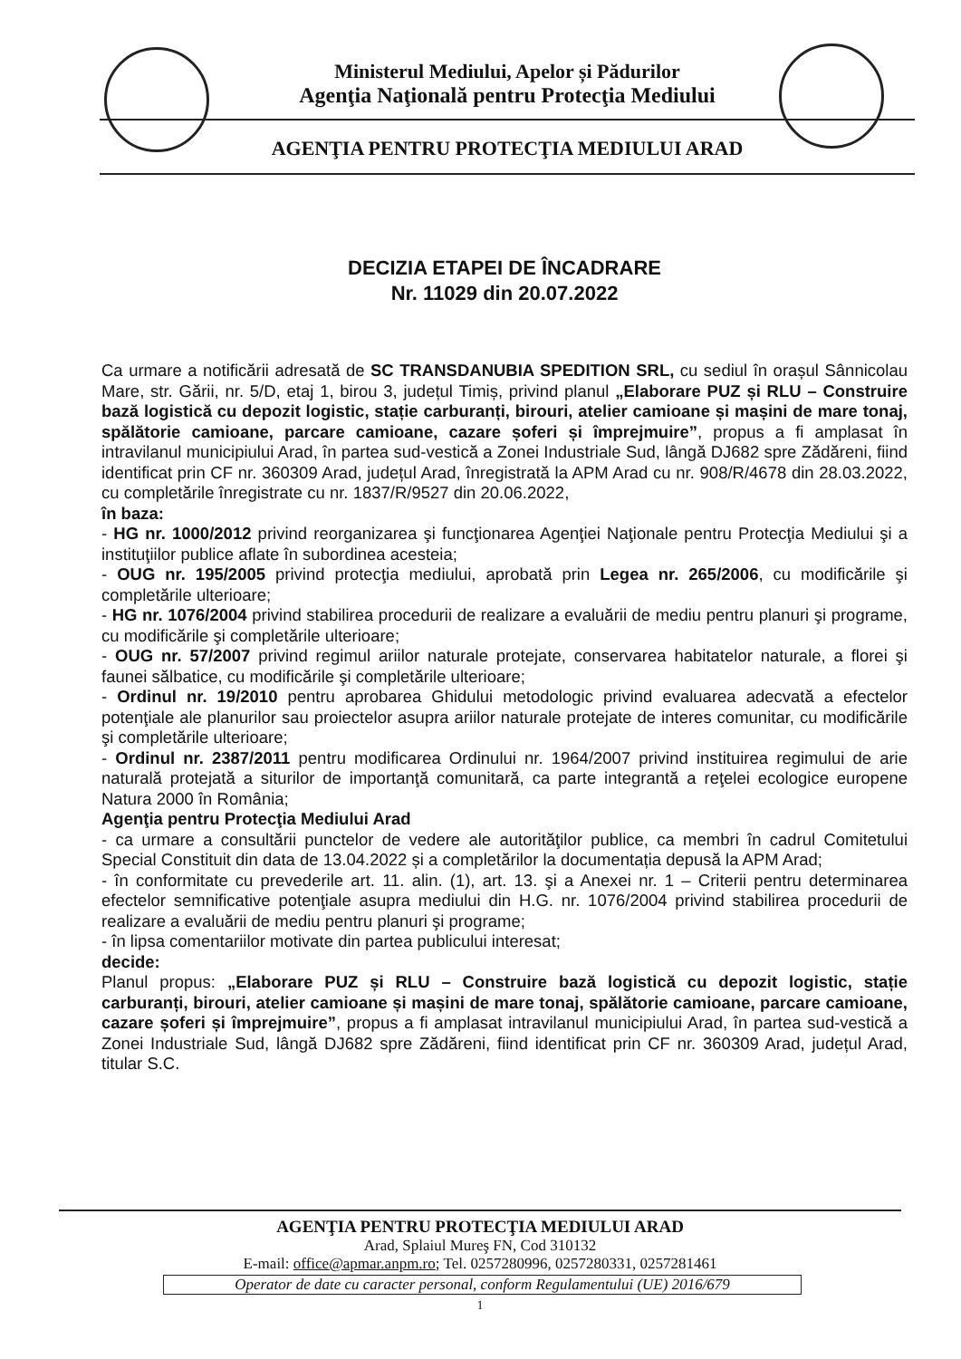Ministerul Mediului, Apelor și Pădurilor
Agenţia Naţională pentru Protecţia Mediului
AGENŢIA PENTRU PROTECŢIA MEDIULUI ARAD
DECIZIA ETAPEI DE ÎNCADRARE
Nr. 11029 din 20.07.2022
Ca urmare a notificării adresată de SC TRANSDANUBIA SPEDITION SRL, cu sediul în orașul Sânnicolau Mare, str. Gării, nr. 5/D, etaj 1, birou 3, județul Timiș, privind planul „Elaborare PUZ și RLU – Construire bază logistică cu depozit logistic, stație carburanți, birouri, atelier camioane și mașini de mare tonaj, spălătorie camioane, parcare camioane, cazare șoferi și împrejmuire”, propus a fi amplasat în intravilanul municipiului Arad, în partea sud-vestică a Zonei Industriale Sud, lângă DJ682 spre Zădăreni, fiind identificat prin CF nr. 360309 Arad, județul Arad, înregistrată la APM Arad cu nr. 908/R/4678 din 28.03.2022, cu completările înregistrate cu nr. 1837/R/9527 din 20.06.2022,
în baza:
- HG nr. 1000/2012 privind reorganizarea şi funcţionarea Agenţiei Naţionale pentru Protecţia Mediului şi a instituţiilor publice aflate în subordinea acesteia;
- OUG nr. 195/2005 privind protecţia mediului, aprobată prin Legea nr. 265/2006, cu modificările şi completările ulterioare;
- HG nr. 1076/2004 privind stabilirea procedurii de realizare a evaluării de mediu pentru planuri şi programe, cu modificările şi completările ulterioare;
- OUG nr. 57/2007 privind regimul ariilor naturale protejate, conservarea habitatelor naturale, a florei şi faunei sălbatice, cu modificările şi completările ulterioare;
- Ordinul nr. 19/2010 pentru aprobarea Ghidului metodologic privind evaluarea adecvată a efectelor potenţiale ale planurilor sau proiectelor asupra ariilor naturale protejate de interes comunitar, cu modificările şi completările ulterioare;
- Ordinul nr. 2387/2011 pentru modificarea Ordinului nr. 1964/2007 privind instituirea regimului de arie naturală protejată a siturilor de importanţă comunitară, ca parte integrantă a reţelei ecologice europene Natura 2000 în România;
Agenţia pentru Protecţia Mediului Arad
- ca urmare a consultării punctelor de vedere ale autorităţilor publice, ca membri în cadrul Comitetului Special Constituit din data de 13.04.2022 și a completărilor la documentația depusă la APM Arad;
- în conformitate cu prevederile art. 11. alin. (1), art. 13. şi a Anexei nr. 1 – Criterii pentru determinarea efectelor semnificative potenţiale asupra mediului din H.G. nr. 1076/2004 privind stabilirea procedurii de realizare a evaluării de mediu pentru planuri şi programe;
- în lipsa comentariilor motivate din partea publicului interesat;
decide:
Planul propus: „Elaborare PUZ și RLU – Construire bază logistică cu depozit logistic, stație carburanți, birouri, atelier camioane și mașini de mare tonaj, spălătorie camioane, parcare camioane, cazare șoferi și împrejmuire”, propus a fi amplasat intravilanul municipiului Arad, în partea sud-vestică a Zonei Industriale Sud, lângă DJ682 spre Zădăreni, fiind identificat prin CF nr. 360309 Arad, județul Arad, titular S.C.
AGENŢIA PENTRU PROTECŢIA MEDIULUI ARAD
Arad, Splaiul Mureş FN, Cod 310132
E-mail: office@apmar.anpm.ro; Tel. 0257280996, 0257280331, 0257281461
Operator de date cu caracter personal, conform Regulamentului (UE) 2016/679
1